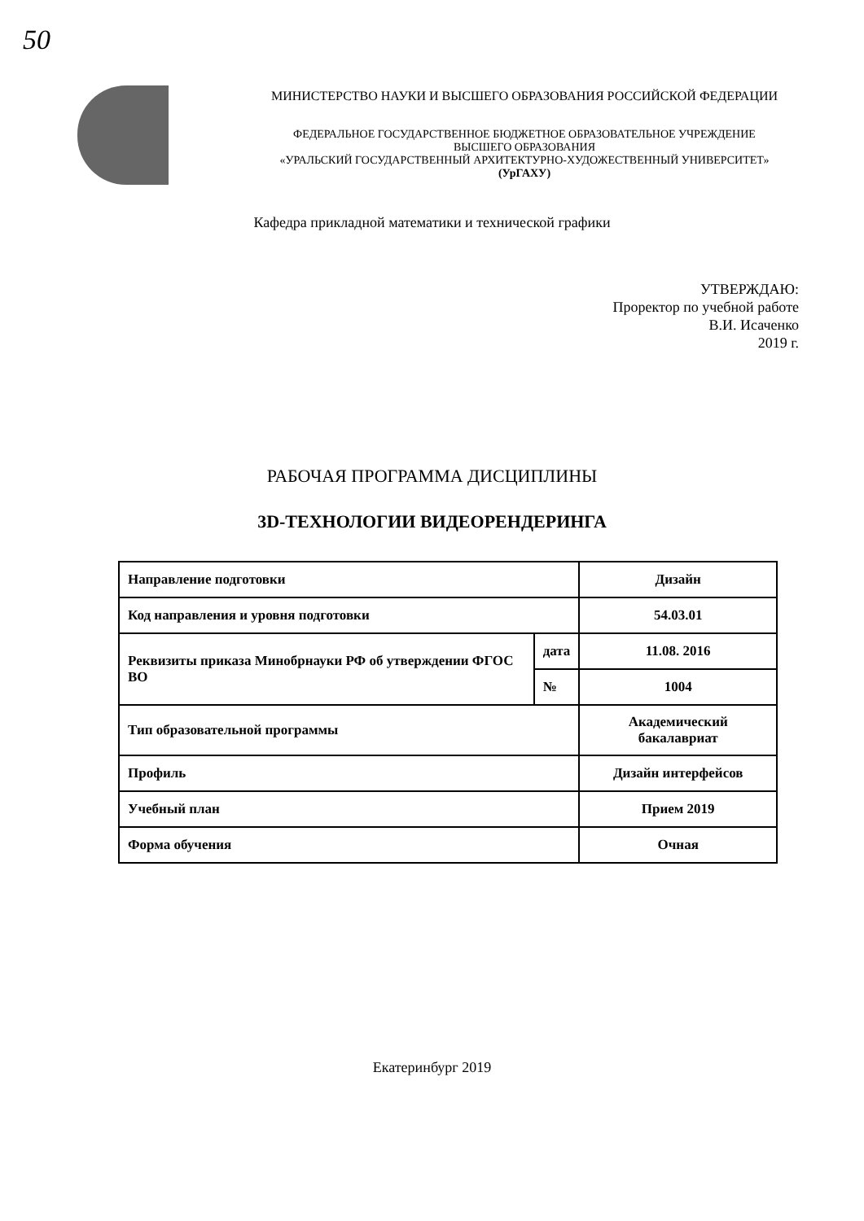50
МИНИСТЕРСТВО НАУКИ И ВЫСШЕГО ОБРАЗОВАНИЯ РОССИЙСКОЙ ФЕДЕРАЦИИ
ФЕДЕРАЛЬНОЕ ГОСУДАРСТВЕННОЕ БЮДЖЕТНОЕ ОБРАЗОВАТЕЛЬНОЕ УЧРЕЖДЕНИЕ
ВЫСШЕГО ОБРАЗОВАНИЯ
«УРАЛЬСКИЙ ГОСУДАРСТВЕННЫЙ АРХИТЕКТУРНО-ХУДОЖЕСТВЕННЫЙ УНИВЕРСИТЕТ»
(УрГАХУ)
Кафедра прикладной математики и технической графики
УТВЕРЖДАЮ:
Проректор по учебной работе
В.И. Исаченко
2019 г.
РАБОЧАЯ ПРОГРАММА ДИСЦИПЛИНЫ
3D-ТЕХНОЛОГИИ ВИДЕОРЕНДЕРИНГА
| Направление подготовки | | Дизайн |
| Код направления и уровня подготовки | | 54.03.01 |
| Реквизиты приказа Минобрнауки РФ об утверждении ФГОС ВО | дата | 11.08. 2016 |
| | № | 1004 |
| Тип образовательной программы | | Академический бакалавриат |
| Профиль | | Дизайн интерфейсов |
| Учебный план | | Прием 2019 |
| Форма обучения | | Очная |
Екатеринбург 2019